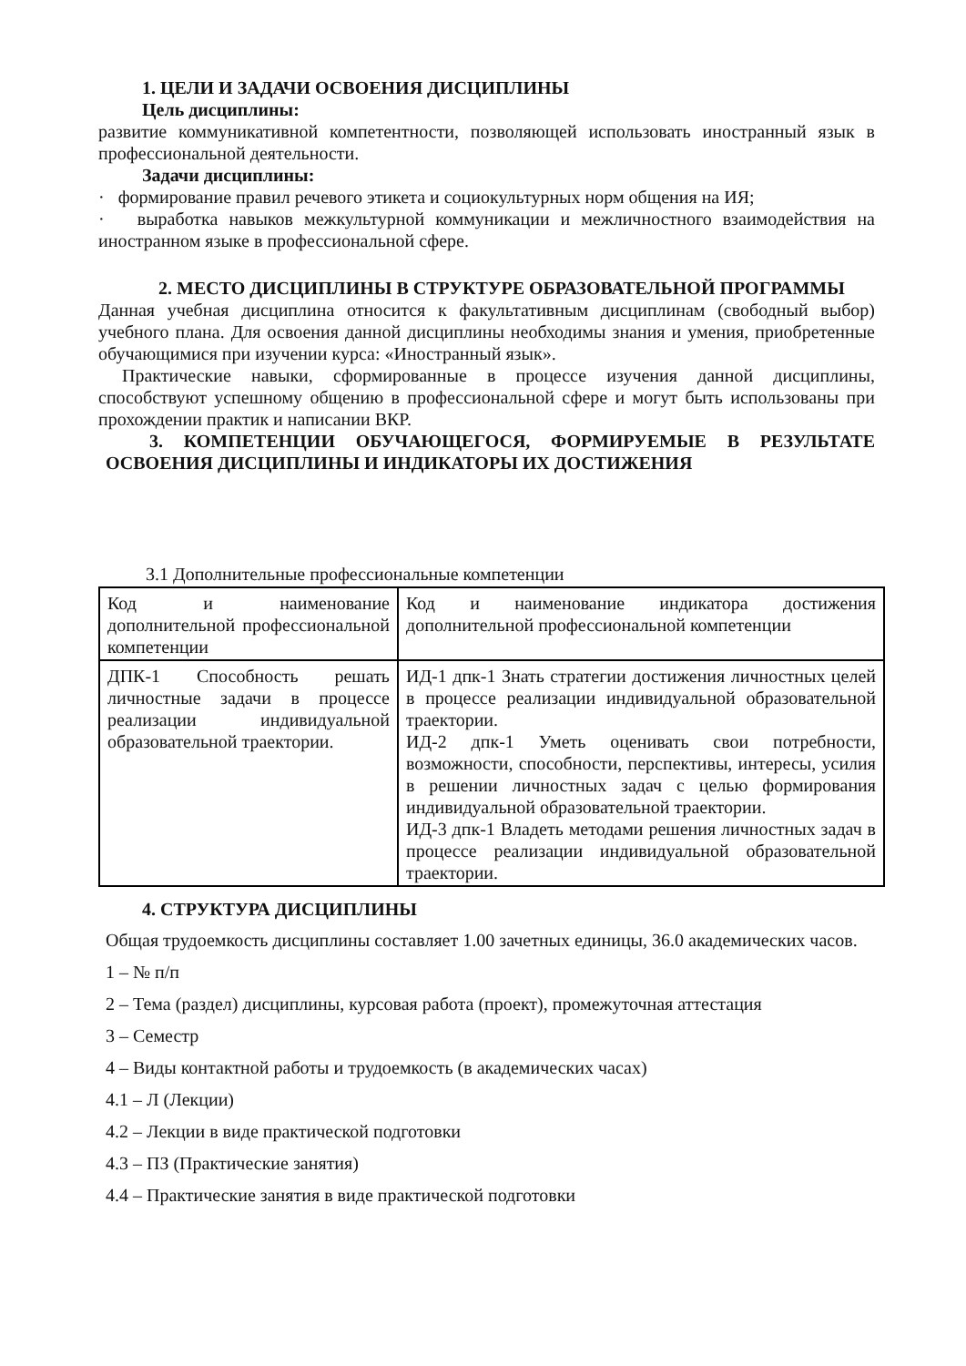1. ЦЕЛИ И ЗАДАЧИ ОСВОЕНИЯ ДИСЦИПЛИНЫ
Цель дисциплины:
развитие коммуникативной компетентности, позволяющей использовать иностранный язык в профессиональной деятельности.
Задачи дисциплины:
· формирование правил речевого этикета и социокультурных норм общения на ИЯ;
· выработка навыков межкультурной коммуникации и межличностного взаимодействия на иностранном языке в профессиональной сфере.
2. МЕСТО ДИСЦИПЛИНЫ В СТРУКТУРЕ ОБРАЗОВАТЕЛЬНОЙ ПРОГРАММЫ
Данная учебная дисциплина относится к факультативным дисциплинам (свободный выбор) учебного плана. Для освоения данной дисциплины необходимы знания и умения, приобретенные обучающимися при изучении курса: «Иностранный язык».
Практические навыки, сформированные в процессе изучения данной дисциплины, способствуют успешному общению в профессиональной сфере и могут быть использованы при прохождении практик и написании ВКР.
3. КОМПЕТЕНЦИИ ОБУЧАЮЩЕГОСЯ, ФОРМИРУЕМЫЕ В РЕЗУЛЬТАТЕ ОСВОЕНИЯ ДИСЦИПЛИНЫ И ИНДИКАТОРЫ ИХ ДОСТИЖЕНИЯ
3.1 Дополнительные профессиональные компетенции
| Код и наименование дополнительной профессиональной компетенции | Код и наименование индикатора достижения дополнительной профессиональной компетенции |
| ДПК-1 Способность решать личностные задачи в процессе реализации индивидуальной образовательной траектории. | ИД-1 дпк-1 Знать стратегии достижения личностных целей в процессе реализации индивидуальной образовательной траектории. ИД-2 дпк-1 Уметь оценивать свои потребности, возможности, способности, перспективы, интересы, усилия в решении личностных задач с целью формирования индивидуальной образовательной траектории. ИД-3 дпк-1 Владеть методами решения личностных задач в процессе реализации индивидуальной образовательной траектории. |
4. СТРУКТУРА ДИСЦИПЛИНЫ
Общая трудоемкость дисциплины составляет 1.00 зачетных единицы, 36.0 академических часов.
1 – № п/п
2 – Тема (раздел) дисциплины, курсовая работа (проект), промежуточная аттестация
3 – Семестр
4 – Виды контактной работы и трудоемкость (в академических часах)
4.1 – Л (Лекции)
4.2 – Лекции в виде практической подготовки
4.3 – ПЗ (Практические занятия)
4.4 – Практические занятия в виде практической подготовки